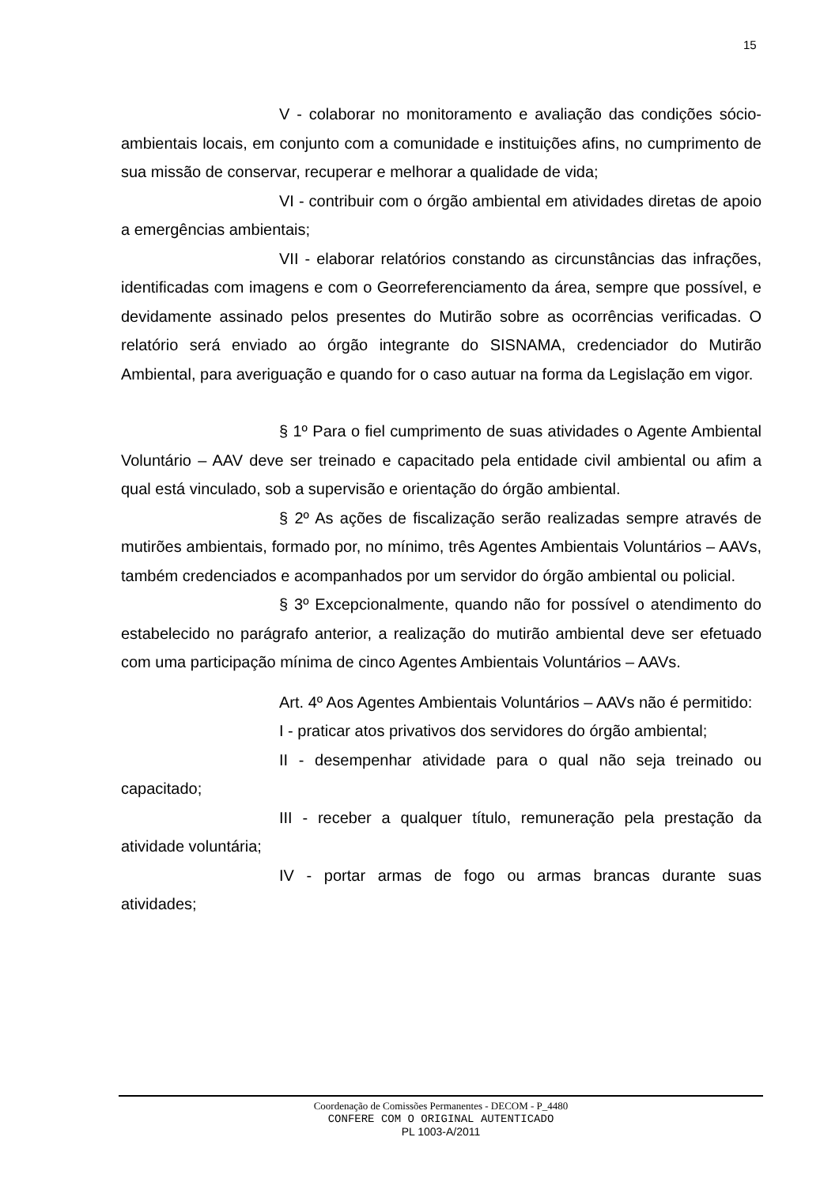15
V - colaborar no monitoramento e avaliação das condições sócio-ambientais locais, em conjunto com a comunidade e instituições afins, no cumprimento de sua missão de conservar, recuperar e melhorar a qualidade de vida;
VI - contribuir com o órgão ambiental em atividades diretas de apoio a emergências ambientais;
VII - elaborar relatórios constando as circunstâncias das infrações, identificadas com imagens e com o Georreferenciamento da área, sempre que possível, e devidamente assinado pelos presentes do Mutirão sobre as ocorrências verificadas. O relatório será enviado ao órgão integrante do SISNAMA, credenciador do Mutirão Ambiental, para averiguação e quando for o caso autuar na forma da Legislação em vigor.
§ 1º Para o fiel cumprimento de suas atividades o Agente Ambiental Voluntário – AAV deve ser treinado e capacitado pela entidade civil ambiental ou afim a qual está vinculado, sob a supervisão e orientação do órgão ambiental.
§ 2º As ações de fiscalização serão realizadas sempre através de mutirões ambientais, formado por, no mínimo, três Agentes Ambientais Voluntários – AAVs, também credenciados e acompanhados por um servidor do órgão ambiental ou policial.
§ 3º Excepcionalmente, quando não for possível o atendimento do estabelecido no parágrafo anterior, a realização do mutirão ambiental deve ser efetuado com uma participação mínima de cinco Agentes Ambientais Voluntários – AAVs.
Art. 4º Aos Agentes Ambientais Voluntários – AAVs não é permitido:
I - praticar atos privativos dos servidores do órgão ambiental;
II - desempenhar atividade para o qual não seja treinado ou capacitado;
III - receber a qualquer título, remuneração pela prestação da atividade voluntária;
IV - portar armas de fogo ou armas brancas durante suas atividades;
Coordenação de Comissões Permanentes - DECOM - P_4480
CONFERE COM O ORIGINAL AUTENTICADO
PL 1003-A/2011